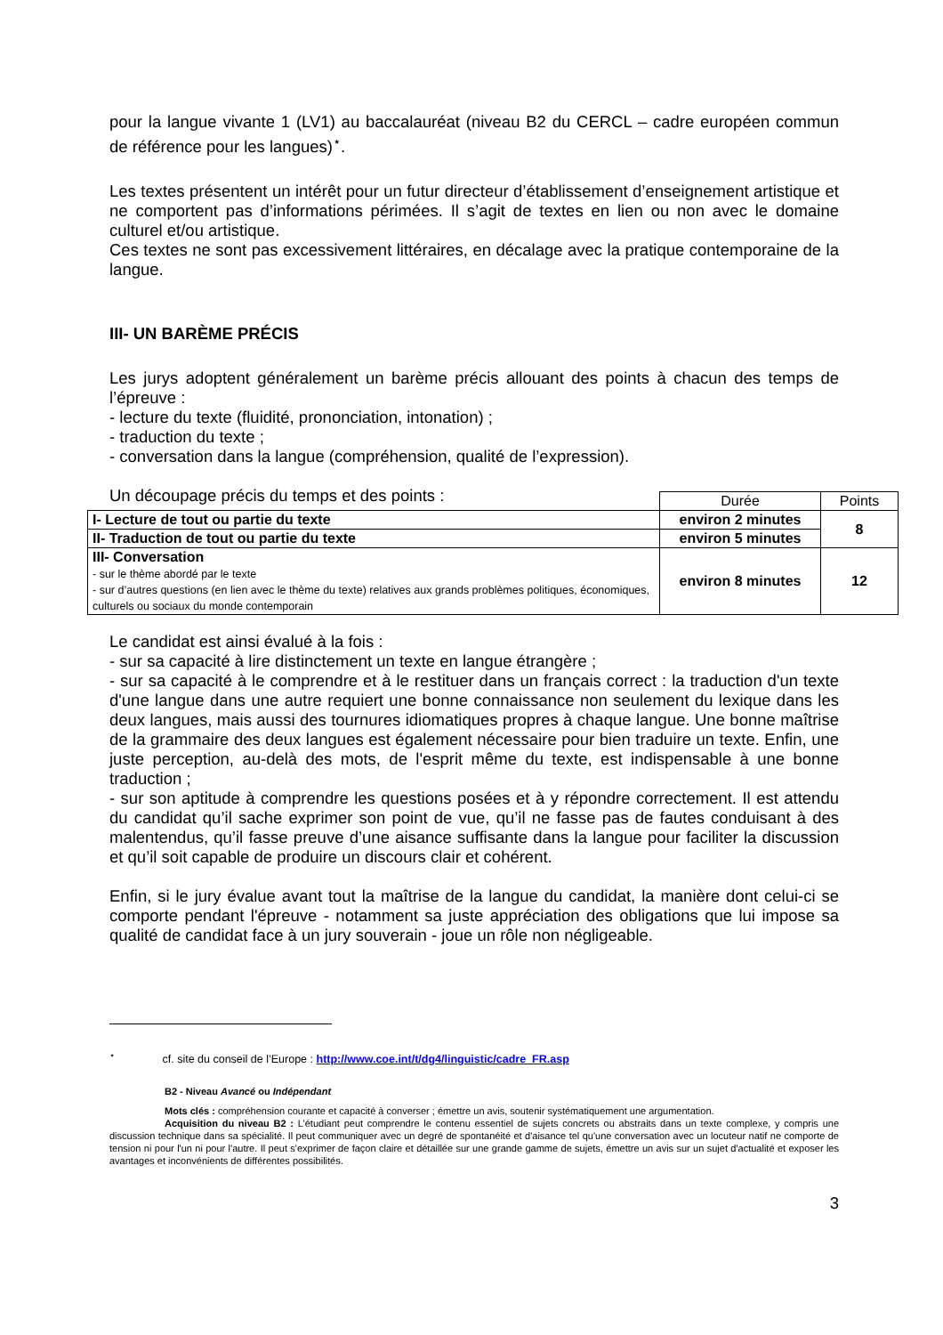pour la langue vivante 1 (LV1) au baccalauréat (niveau B2 du CERCL – cadre européen commun de référence pour les langues)<sup>⋆</sup>.
Les textes présentent un intérêt pour un futur directeur d’établissement d’enseignement artistique et ne comportent pas d’informations périmées. Il s’agit de textes en lien ou non avec le domaine culturel et/ou artistique.
Ces textes ne sont pas excessivement littéraires, en décalage avec la pratique contemporaine de la langue.
III- UN BARÈME PRÉCIS
Les jurys adoptent généralement un barème précis allouant des points à chacun des temps de l’épreuve :
- lecture du texte (fluidité, prononciation, intonation) ;
- traduction du texte ;
- conversation dans la langue (compréhension, qualité de l’expression).
Un découpage précis du temps et des points :
| | Durée | Points |
| I- Lecture de tout ou partie du texte | environ 2 minutes | 8 |
| II- Traduction de tout ou partie du texte | environ 5 minutes | |
| III- Conversation - sur le thème abordé par le texte - sur d’autres questions (en lien avec le thème du texte) relatives aux grands problèmes politiques, économiques, culturels ou sociaux du monde contemporain | environ 8 minutes | 12 |
Le candidat est ainsi évalué à la fois :
- sur sa capacité à lire distinctement un texte en langue étrangère ;
- sur sa capacité à le comprendre et à le restituer dans un français correct : la traduction d'un texte d'une langue dans une autre requiert une bonne connaissance non seulement du lexique dans les deux langues, mais aussi des tournures idiomatiques propres à chaque langue. Une bonne maîtrise de la grammaire des deux langues est également nécessaire pour bien traduire un texte. Enfin, une juste perception, au-delà des mots, de l'esprit même du texte, est indispensable à une bonne traduction ;
- sur son aptitude à comprendre les questions posées et à y répondre correctement. Il est attendu du candidat qu’il sache exprimer son point de vue, qu’il ne fasse pas de fautes conduisant à des malentendus, qu’il fasse preuve d’une aisance suffisante dans la langue pour faciliter la discussion et qu’il soit capable de produire un discours clair et cohérent.
Enfin, si le jury évalue avant tout la maîtrise de la langue du candidat, la manière dont celui-ci se comporte pendant l'épreuve - notamment sa juste appréciation des obligations que lui impose sa qualité de candidat face à un jury souverain - joue un rôle non négligeable.
<sup>⋆</sup> cf. site du conseil de l’Europe : http://www.coe.int/t/dg4/linguistic/cadre_FR.asp
B2 - Niveau Avancé ou Indépendant
Mots clés : compréhension courante et capacité à converser ; émettre un avis, soutenir systématiquement une argumentation.
Acquisition du niveau B2 : L’étudiant peut comprendre le contenu essentiel de sujets concrets ou abstraits dans un texte complexe, y compris une discussion technique dans sa spécialité. Il peut communiquer avec un degré de spontanéité et d'aisance tel qu'une conversation avec un locuteur natif ne comporte de tension ni pour l'un ni pour l'autre. Il peut s'exprimer de façon claire et détaillée sur une grande gamme de sujets, émettre un avis sur un sujet d'actualité et exposer les avantages et inconvénients de différentes possibilités.
3